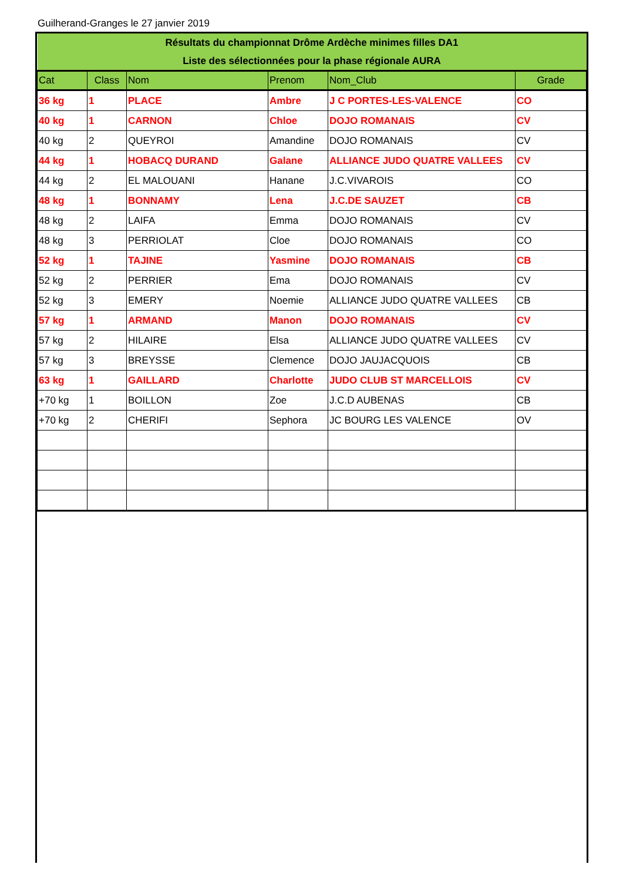Guilherand-Granges le 27 janvier 2019
| Résultats du championnat Drôme Ardèche minimes filles DA1 | | | | | |
| --- | --- | --- | --- | --- | --- |
| Liste des sélectionnées pour la phase régionale AURA | | | | | |
| Cat | Class | Nom | Prenom | Nom_Club | Grade |
| 36 kg | 1 | PLACE | Ambre | J C PORTES-LES-VALENCE | CO |
| 40 kg | 1 | CARNON | Chloe | DOJO ROMANAIS | CV |
| 40 kg | 2 | QUEYROI | Amandine | DOJO ROMANAIS | CV |
| 44 kg | 1 | HOBACQ DURAND | Galane | ALLIANCE JUDO QUATRE VALLEES | CV |
| 44 kg | 2 | EL MALOUANI | Hanane | J.C.VIVAROIS | CO |
| 48 kg | 1 | BONNAMY | Lena | J.C.DE SAUZET | CB |
| 48 kg | 2 | LAIFA | Emma | DOJO ROMANAIS | CV |
| 48 kg | 3 | PERRIOLAT | Cloe | DOJO ROMANAIS | CO |
| 52 kg | 1 | TAJINE | Yasmine | DOJO ROMANAIS | CB |
| 52 kg | 2 | PERRIER | Ema | DOJO ROMANAIS | CV |
| 52 kg | 3 | EMERY | Noemie | ALLIANCE JUDO QUATRE VALLEES | CB |
| 57 kg | 1 | ARMAND | Manon | DOJO ROMANAIS | CV |
| 57 kg | 2 | HILAIRE | Elsa | ALLIANCE JUDO QUATRE VALLEES | CV |
| 57 kg | 3 | BREYSSE | Clemence | DOJO JAUJACQUOIS | CB |
| 63 kg | 1 | GAILLARD | Charlotte | JUDO CLUB ST MARCELLOIS | CV |
| +70 kg | 1 | BOILLON | Zoe | J.C.D AUBENAS | CB |
| +70 kg | 2 | CHERIFI | Sephora | JC BOURG LES VALENCE | OV |